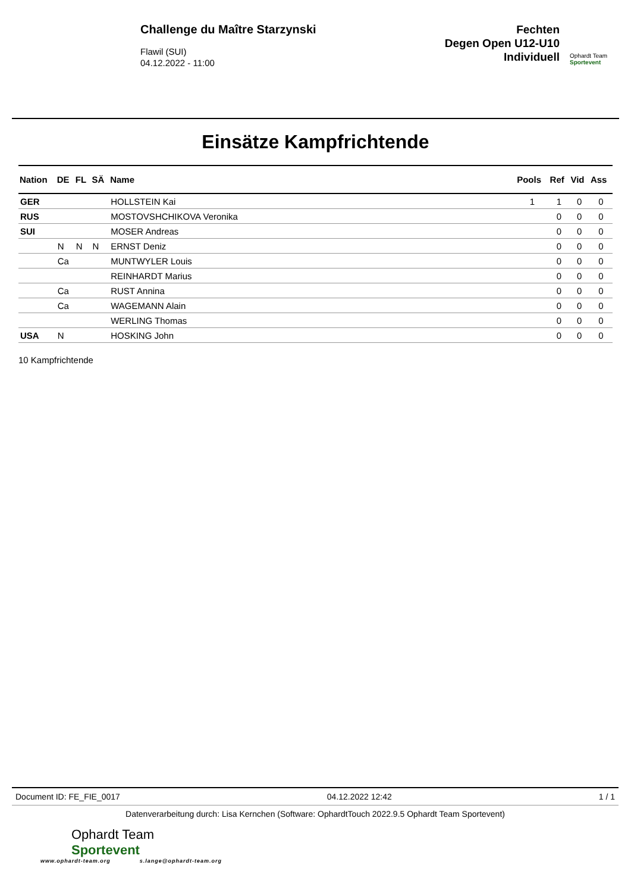Challenge du Maître Starzynski
Flawil (SUI)
04.12.2022 - 11:00
Fechten
Degen Open U12-U10
Individuell
Ophardt Team
Sportevent
Einsätze Kampfrichtende
| Nation | DE | FL | SÄ | Name | Pools | Ref | Vid | Ass |
| --- | --- | --- | --- | --- | --- | --- | --- | --- |
| GER | | | | HOLLSTEIN Kai | 1 | 1 | 0 | 0 |
| RUS | | | | MOSTOVSHCHIKOVA Veronika | | 0 | 0 | 0 |
| SUI | | | | MOSER Andreas | | 0 | 0 | 0 |
| | N | N | N | ERNST Deniz | | 0 | 0 | 0 |
| | Ca | | | MUNTWYLER Louis | | 0 | 0 | 0 |
| | | | | REINHARDT Marius | | 0 | 0 | 0 |
| | Ca | | | RUST Annina | | 0 | 0 | 0 |
| | Ca | | | WAGEMANN Alain | | 0 | 0 | 0 |
| | | | | WERLING Thomas | | 0 | 0 | 0 |
| USA | N | | | HOSKING John | | 0 | 0 | 0 |
10 Kampfrichtende
Document ID: FE_FIE_0017 04.12.2022 12:42 1 / 1
Datenverarbeitung durch: Lisa Kernchen (Software: OphardtTouch 2022.9.5 Ophardt Team Sportevent)
Ophardt Team
Sportevent
www.ophardt-team.org s.lange@ophardt-team.org